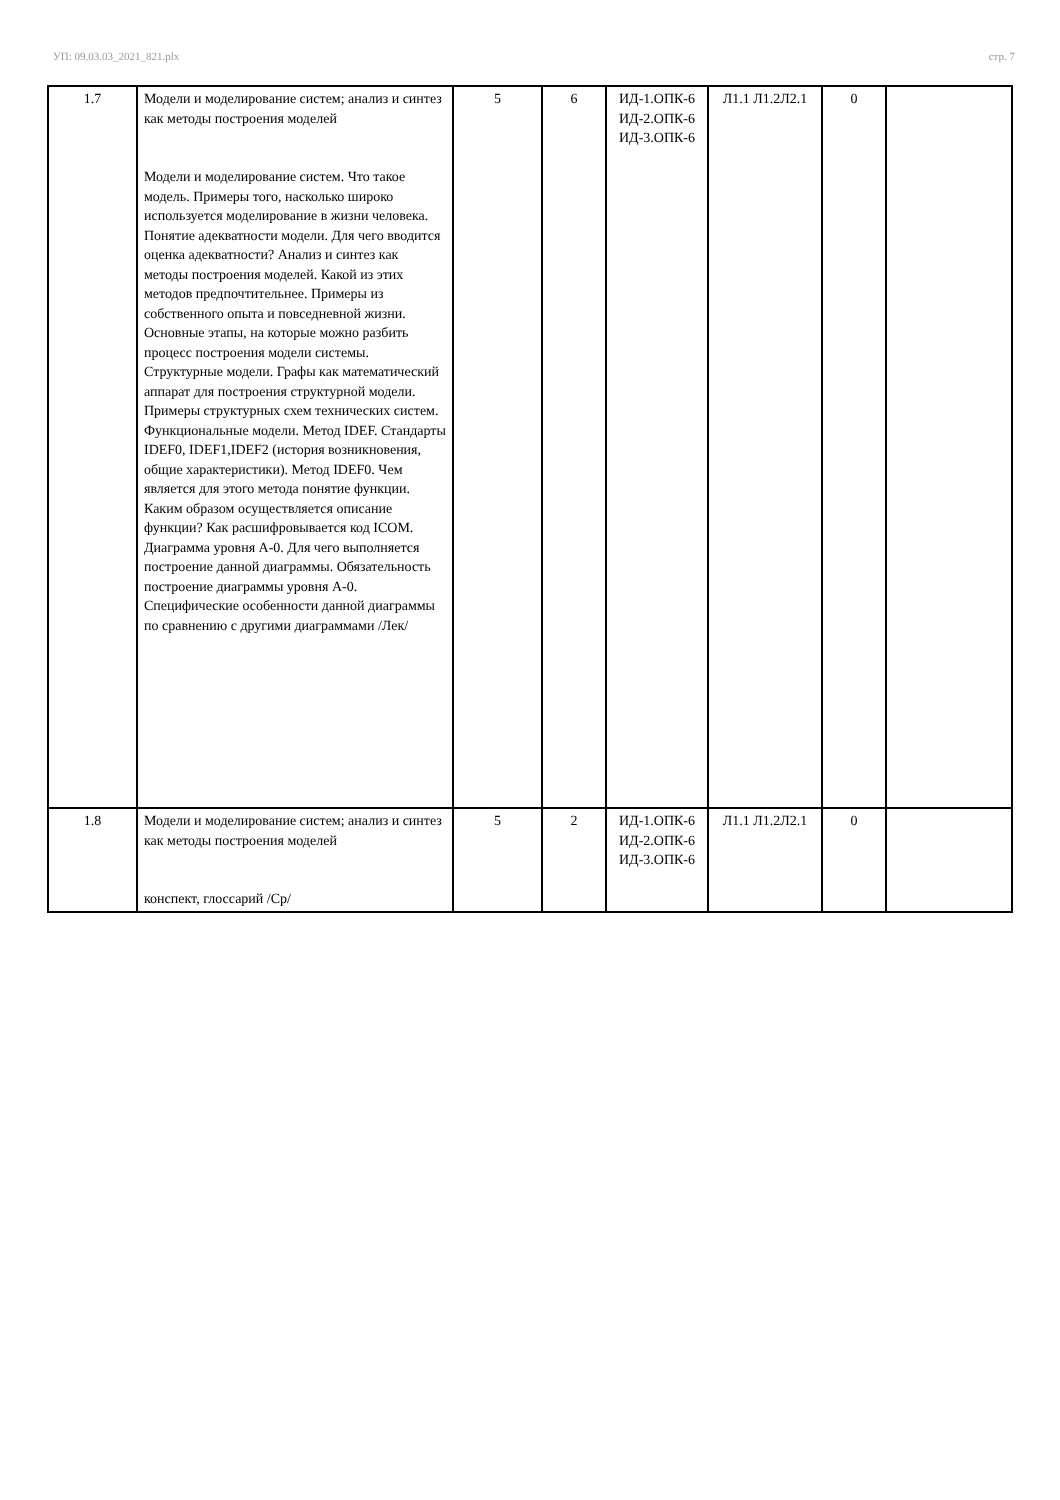УП: 09.03.03_2021_821.plx стр. 7
| 1.7 | Модели и моделирование систем; анализ и синтез как методы построения моделей Модели и моделирование систем. Что такое модель. Примеры того, насколько широко используется моделирование в жизни человека. Понятие адекватности модели. Для чего вводится оценка адекватности? Анализ и синтез как методы построения моделей. Какой из этих методов предпочтительнее. Примеры из собственного опыта и повседневной жизни. Основные этапы, на которые можно разбить процесс построения модели системы. Структурные модели. Графы как математический аппарат для построения структурной модели. Примеры структурных схем технических систем. Функциональные модели. Метод IDEF. Стандарты IDEF0, IDEF1,IDEF2 (история возникновения, общие характеристики). Метод IDEF0. Чем является для этого метода понятие функции. Каким образом осуществляется описание функции? Как расшифровывается код ICOM. Диаграмма уровня А-0. Для чего выполняется построение данной диаграммы. Обязательность построение диаграммы уровня А-0. Специфические особенности данной диаграммы по сравнению с другими диаграммами /Лек/ | 5 | 6 | ИД-1.ОПК-6 ИД-2.ОПК-6 ИД-3.ОПК-6 | Л1.1 Л1.2Л2.1 | 0 | |
| 1.8 | Модели и моделирование систем; анализ и синтез как методы построения моделей конспект, глоссарий /Ср/ | 5 | 2 | ИД-1.ОПК-6 ИД-2.ОПК-6 ИД-3.ОПК-6 | Л1.1 Л1.2Л2.1 | 0 | |